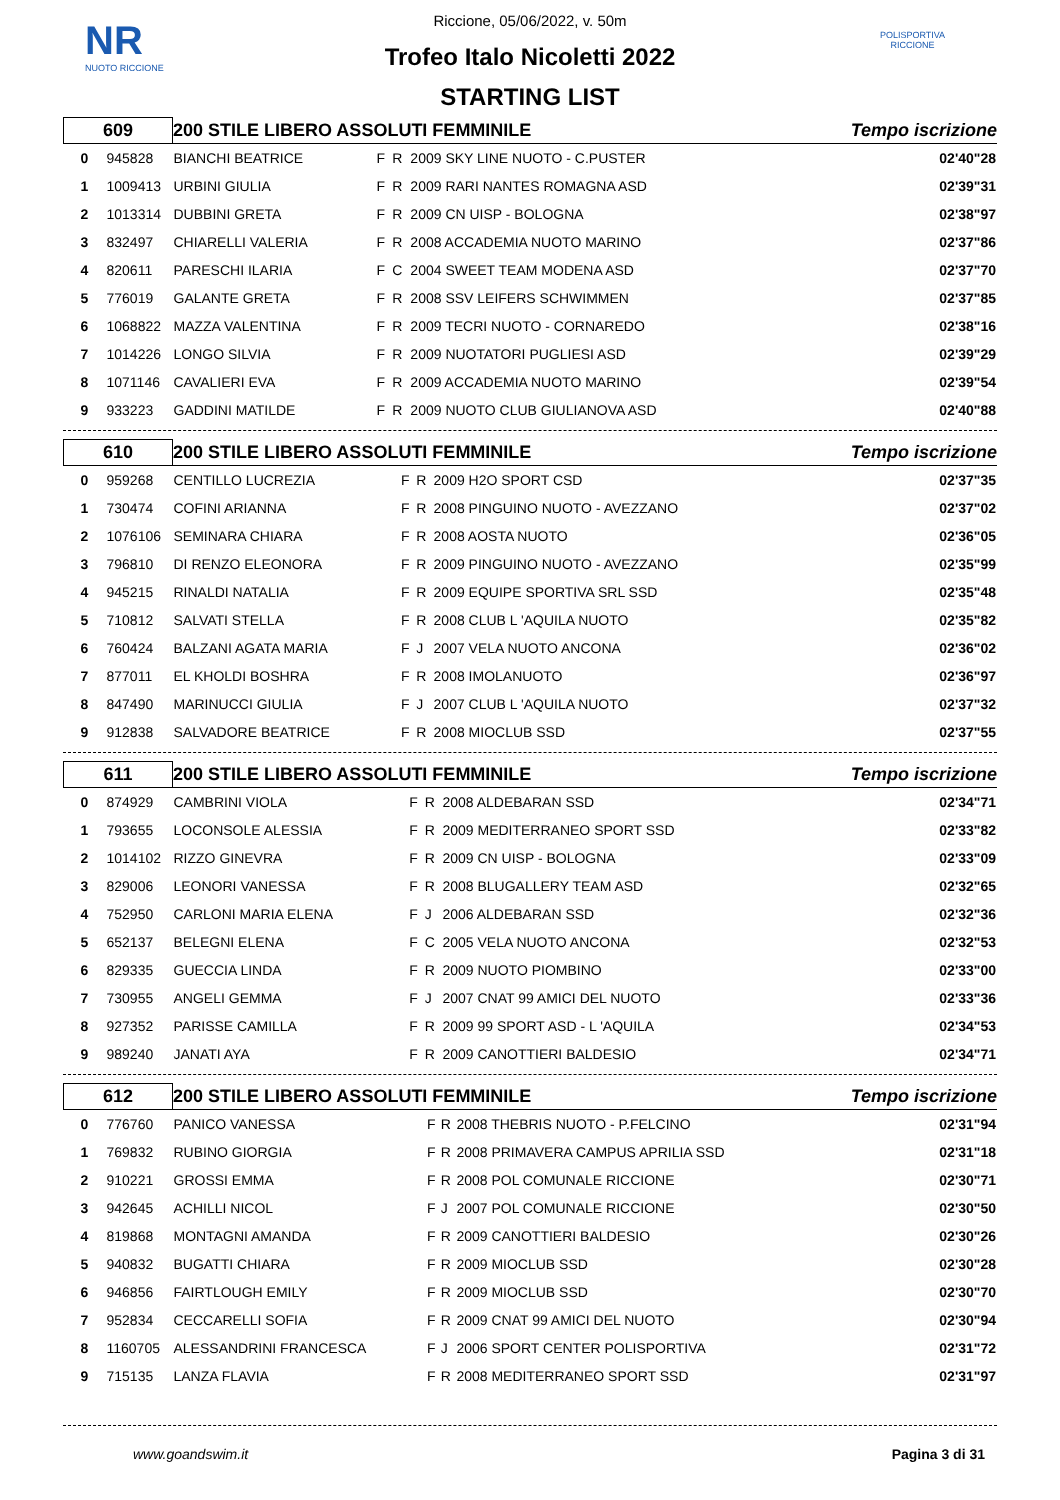NR
NUOTO RICCIONE
POLISPORTIVA RICCIONE
Riccione, 05/06/2022, v. 50m
Trofeo Italo Nicoletti 2022
STARTING LIST
| 609 | | 200 STILE LIBERO ASSOLUTI FEMMINILE | | | | Tempo iscrizione |
| 0 | 945828 | BIANCHI BEATRICE | F | R | 2009 SKY LINE NUOTO - C.PUSTER | 02'40"28 |
| 1 | 1009413 | URBINI GIULIA | F | R | 2009 RARI NANTES ROMAGNA ASD | 02'39"31 |
| 2 | 1013314 | DUBBINI GRETA | F | R | 2009 CN UISP - BOLOGNA | 02'38"97 |
| 3 | 832497 | CHIARELLI VALERIA | F | R | 2008 ACCADEMIA NUOTO MARINO | 02'37"86 |
| 4 | 820611 | PARESCHI ILARIA | F | C | 2004 SWEET TEAM MODENA ASD | 02'37"70 |
| 5 | 776019 | GALANTE GRETA | F | R | 2008 SSV LEIFERS SCHWIMMEN | 02'37"85 |
| 6 | 1068822 | MAZZA VALENTINA | F | R | 2009 TECRI NUOTO - CORNAREDO | 02'38"16 |
| 7 | 1014226 | LONGO SILVIA | F | R | 2009 NUOTATORI PUGLIESI ASD | 02'39"29 |
| 8 | 1071146 | CAVALIERI EVA | F | R | 2009 ACCADEMIA NUOTO MARINO | 02'39"54 |
| 9 | 933223 | GADDINI MATILDE | F | R | 2009 NUOTO CLUB GIULIANOVA ASD | 02'40"88 |
| 610 | | 200 STILE LIBERO ASSOLUTI FEMMINILE | | | | Tempo iscrizione |
| 0 | 959268 | CENTILLO LUCREZIA | F | R | 2009 H2O SPORT CSD | 02'37"35 |
| 1 | 730474 | COFINI ARIANNA | F | R | 2008 PINGUINO NUOTO - AVEZZANO | 02'37"02 |
| 2 | 1076106 | SEMINARA CHIARA | F | R | 2008 AOSTA NUOTO | 02'36"05 |
| 3 | 796810 | DI RENZO ELEONORA | F | R | 2009 PINGUINO NUOTO - AVEZZANO | 02'35"99 |
| 4 | 945215 | RINALDI NATALIA | F | R | 2009 EQUIPE SPORTIVA SRL SSD | 02'35"48 |
| 5 | 710812 | SALVATI STELLA | F | R | 2008 CLUB L 'AQUILA NUOTO | 02'35"82 |
| 6 | 760424 | BALZANI AGATA MARIA | F | J | 2007 VELA NUOTO ANCONA | 02'36"02 |
| 7 | 877011 | EL KHOLDI BOSHRA | F | R | 2008 IMOLANUOTO | 02'36"97 |
| 8 | 847490 | MARINUCCI GIULIA | F | J | 2007 CLUB L 'AQUILA NUOTO | 02'37"32 |
| 9 | 912838 | SALVADORE BEATRICE | F | R | 2008 MIOCLUB SSD | 02'37"55 |
| 611 | | 200 STILE LIBERO ASSOLUTI FEMMINILE | | | | Tempo iscrizione |
| 0 | 874929 | CAMBRINI VIOLA | F | R | 2008 ALDEBARAN SSD | 02'34"71 |
| 1 | 793655 | LOCONSOLE ALESSIA | F | R | 2009 MEDITERRANEO SPORT SSD | 02'33"82 |
| 2 | 1014102 | RIZZO GINEVRA | F | R | 2009 CN UISP - BOLOGNA | 02'33"09 |
| 3 | 829006 | LEONORI VANESSA | F | R | 2008 BLUGALLERY TEAM ASD | 02'32"65 |
| 4 | 752950 | CARLONI MARIA ELENA | F | J | 2006 ALDEBARAN SSD | 02'32"36 |
| 5 | 652137 | BELEGNI ELENA | F | C | 2005 VELA NUOTO ANCONA | 02'32"53 |
| 6 | 829335 | GUECCIA LINDA | F | R | 2009 NUOTO PIOMBINO | 02'33"00 |
| 7 | 730955 | ANGELI GEMMA | F | J | 2007 CNAT 99 AMICI DEL NUOTO | 02'33"36 |
| 8 | 927352 | PARISSE CAMILLA | F | R | 2009 99 SPORT ASD - L 'AQUILA | 02'34"53 |
| 9 | 989240 | JANATI AYA | F | R | 2009 CANOTTIERI BALDESIO | 02'34"71 |
| 612 | | 200 STILE LIBERO ASSOLUTI FEMMINILE | | | | Tempo iscrizione |
| 0 | 776760 | PANICO VANESSA | F | R | 2008 THEBRIS NUOTO - P.FELCINO | 02'31"94 |
| 1 | 769832 | RUBINO GIORGIA | F | R | 2008 PRIMAVERA CAMPUS APRILIA SSD | 02'31"18 |
| 2 | 910221 | GROSSI EMMA | F | R | 2008 POL COMUNALE RICCIONE | 02'30"71 |
| 3 | 942645 | ACHILLI NICOL | F | J | 2007 POL COMUNALE RICCIONE | 02'30"50 |
| 4 | 819868 | MONTAGNI AMANDA | F | R | 2009 CANOTTIERI BALDESIO | 02'30"26 |
| 5 | 940832 | BUGATTI CHIARA | F | R | 2009 MIOCLUB SSD | 02'30"28 |
| 6 | 946856 | FAIRTLOUGH EMILY | F | R | 2009 MIOCLUB SSD | 02'30"70 |
| 7 | 952834 | CECCARELLI SOFIA | F | R | 2009 CNAT 99 AMICI DEL NUOTO | 02'30"94 |
| 8 | 1160705 | ALESSANDRINI FRANCESCA | F | J | 2006 SPORT CENTER POLISPORTIVA | 02'31"72 |
| 9 | 715135 | LANZA FLAVIA | F | R | 2008 MEDITERRANEO SPORT SSD | 02'31"97 |
www.goandswim.it Pagina 3 di 31